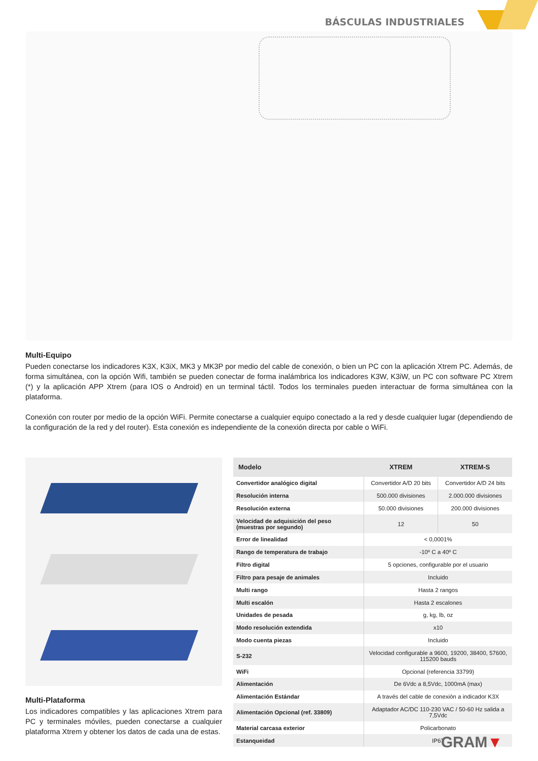BÁSCULAS INDUSTRIALES
Multi-Equipo
Pueden conectarse los indicadores K3X, K3iX, MK3 y MK3P por medio del cable de conexión, o bien un PC con la aplicación Xtrem PC. Además, de forma simultánea, con la opción Wifi, también se pueden conectar de forma inalámbrica los indicadores K3W, K3iW, un PC con software PC Xtrem (*) y la aplicación APP Xtrem (para IOS o Android) en un terminal táctil. Todos los terminales pueden interactuar de forma simultánea con la plataforma.
Conexión con router por medio de la opción WiFi. Permite conectarse a cualquier equipo conectado a la red y desde cualquier lugar (dependiendo de la configuración de la red y del router). Esta conexión es independiente de la conexión directa por cable o WiFi.
Multi-Plataforma
Los indicadores compatibles y las aplicaciones Xtrem para PC y terminales móviles, pueden conectarse a cualquier plataforma Xtrem y obtener los datos de cada una de estas.
| Modelo | XTREM | XTREM-S |
| --- | --- | --- |
| Convertidor analógico digital | Convertidor A/D 20 bits | Convertidor A/D 24 bits |
| Resolución interna | 500.000 divisiones | 2.000.000 divisiones |
| Resolución externa | 50.000 divisiones | 200.000 divisiones |
| Velocidad de adquisición del peso (muestras por segundo) | 12 | 50 |
| Error de linealidad | < 0,0001% | |
| Rango de temperatura de trabajo | -10º C a 40º C | |
| Filtro digital | 5 opciones, configurable por el usuario | |
| Filtro para pesaje de animales | Incluido | |
| Multi rango | Hasta 2 rangos | |
| Multi escalón | Hasta 2 escalones | |
| Unidades de pesada | g, kg, lb, oz | |
| Modo resolución extendida | x10 | |
| Modo cuenta piezas | Incluido | |
| S-232 | Velocidad configurable a 9600, 19200, 38400, 57600, 115200 bauds | |
| WiFi | Opcional (referencia 33799) | |
| Alimentación | De 6Vdc a 8,5Vdc, 1000mA (max) | |
| Alimentación Estándar | A través del cable de conexión a indicador K3X | |
| Alimentación Opcional (ref. 33809) | Adaptador AC/DC 110-230 VAC / 50-60 Hz salida a 7,5Vdc | |
| Material carcasa exterior | Policarbonato | |
| Estanqueidad | IP67 | |
GRAM▼